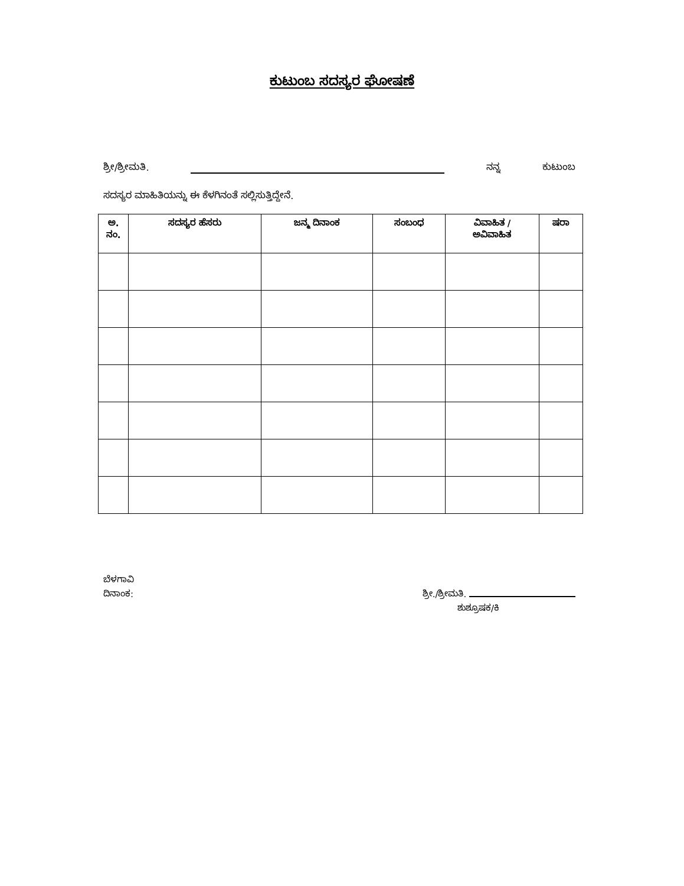ಕುಟುಂಬ ಸದಸ್ಯರ ಘೋಷಣೆ
ಶ್ರೀ/ಶ್ರೀಮತಿ. ನನ್ನ ಕುಟುಂಬ
ಸದಸ್ಯರ ಮಾಹಿತಿಯನ್ನು ಈ ಕೆಳಗಿನಂತೆ ಸಲ್ಲಿಸುತ್ತಿದ್ದೇನೆ.
| ಅ. ನಂ. | ಸದಸ್ಯರ ಹೆಸರು | ಜನ್ಮ ದಿನಾಂಕ | ಸಂಬಂಧ | ವಿವಾಹಿತ / ಅವಿವಾಹಿತ | ಷರಾ |
| --- | --- | --- | --- | --- | --- |
ಬೆಳಗಾವಿ
ದಿನಾಂಕ: ಶ್ರೀ./ಶ್ರೀಮತಿ.
ಶುಶ್ರೂಷಕ/ಕಿ